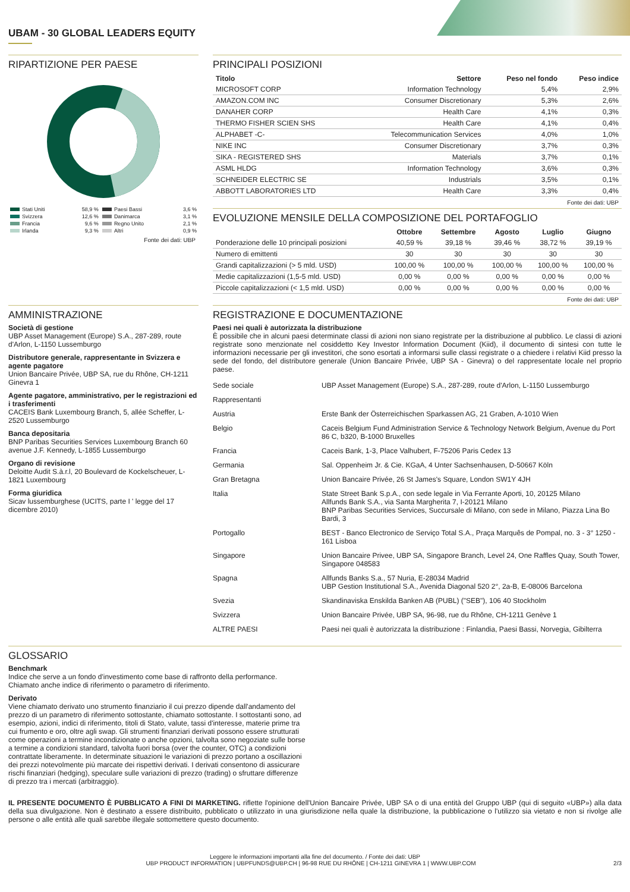UBAM - 30 GLOBAL LEADERS EQUITY
RIPARTIZIONE PER PAESE
| Stati Uniti | 58,9 % | Paesi Bassi | 3,6 % |
| Svizzera | 12,6 % | Danimarca | 3,1 % |
| Francia | 9,6 % | Regno Unito | 2,1 % |
| Irlanda | 9,3 % | Altri | 0,9 % |
Fonte dei dati: UBP
PRINCIPALI POSIZIONI
| Titolo | Settore | Peso nel fondo | Peso indice |
| --- | --- | --- | --- |
| MICROSOFT CORP | Information Technology | 5,4% | 2,9% |
| AMAZON.COM INC | Consumer Discretionary | 5,3% | 2,6% |
| DANAHER CORP | Health Care | 4,1% | 0,3% |
| THERMO FISHER SCIEN SHS | Health Care | 4,1% | 0,4% |
| ALPHABET -C- | Telecommunication Services | 4,0% | 1,0% |
| NIKE INC | Consumer Discretionary | 3,7% | 0,3% |
| SIKA - REGISTERED SHS | Materials | 3,7% | 0,1% |
| ASML HLDG | Information Technology | 3,6% | 0,3% |
| SCHNEIDER ELECTRIC SE | Industrials | 3,5% | 0,1% |
| ABBOTT LABORATORIES LTD | Health Care | 3,3% | 0,4% |
Fonte dei dati: UBP
EVOLUZIONE MENSILE DELLA COMPOSIZIONE DEL PORTAFOGLIO
| | Ottobre | Settembre | Agosto | Luglio | Giugno |
| --- | --- | --- | --- | --- | --- |
| Ponderazione delle 10 principali posizioni | 40,59 % | 39,18 % | 39,46 % | 38,72 % | 39,19 % |
| Numero di emittenti | 30 | 30 | 30 | 30 | 30 |
| Grandi capitalizzazioni (> 5 mld. USD) | 100,00 % | 100,00 % | 100,00 % | 100,00 % | 100,00 % |
| Medie capitalizzazioni (1,5-5 mld. USD) | 0,00 % | 0,00 % | 0,00 % | 0,00 % | 0,00 % |
| Piccole capitalizzazioni (< 1,5 mld. USD) | 0,00 % | 0,00 % | 0,00 % | 0,00 % | 0,00 % |
Fonte dei dati: UBP
AMMINISTRAZIONE
Società di gestione
UBP Asset Management (Europe) S.A., 287-289, route d'Arlon, L-1150 Lussemburgo
Distributore generale, rappresentante in Svizzera e agente pagatore
Union Bancaire Privée, UBP SA, rue du Rhône, CH-1211 Ginevra 1
Agente pagatore, amministrativo, per le registrazioni ed i trasferimenti
CACEIS Bank Luxembourg Branch, 5, allée Scheffer, L-2520 Lussemburgo
Banca depositaria
BNP Paribas Securities Services Luxembourg Branch 60 avenue J.F. Kennedy, L-1855 Lussemburgo
Organo di revisione
Deloitte Audit S.à.r.l, 20 Boulevard de Kockelscheuer, L-1821 Luxembourg
Forma giuridica
Sicav lussemburghese (UCITS, parte I ' legge del 17 dicembre 2010)
REGISTRAZIONE E DOCUMENTAZIONE
Paesi nei quali è autorizzata la distribuzione
È possibile che in alcuni paesi determinate classi di azioni non siano registrate per la distribuzione al pubblico. Le classi di azioni registrate sono menzionate nel cosiddetto Key Investor Information Document (Kiid), il documento di sintesi con tutte le informazioni necessarie per gli investitori, che sono esortati a informarsi sulle classi registrate o a chiedere i relativi Kiid presso la sede del fondo, del distributore generale (Union Bancaire Privée, UBP SA - Ginevra) o del rappresentate locale nel proprio paese.
| Sede sociale | UBP Asset Management (Europe) S.A., 287-289, route d'Arlon, L-1150 Lussemburgo |
| Rappresentanti | |
| Austria | Erste Bank der Österreichischen Sparkassen AG, 21 Graben, A-1010 Wien |
| Belgio | Caceis Belgium Fund Administration Service & Technology Network Belgium, Avenue du Port 86 C, b320, B-1000 Bruxelles |
| Francia | Caceis Bank, 1-3, Place Valhubert, F-75206 Paris Cedex 13 |
| Germania | Sal. Oppenheim Jr. & Cie. KGaA, 4 Unter Sachsenhausen, D-50667 Köln |
| Gran Bretagna | Union Bancaire Privée, 26 St James's Square, London SW1Y 4JH |
| Italia | State Street Bank S.p.A., con sede legale in Via Ferrante Aporti, 10, 20125 Milano Allfunds Bank S.A., via Santa Margherita 7, I-20121 Milano BNP Paribas Securities Services, Succursale di Milano, con sede in Milano, Piazza Lina Bo Bardi, 3 |
| Portogallo | BEST - Banco Electronico de Serviço Total S.A., Praça Marquês de Pompal, no. 3 - 3° 1250 - 161 Lisboa |
| Singapore | Union Bancaire Privee, UBP SA, Singapore Branch, Level 24, One Raffles Quay, South Tower, Singapore 048583 |
| Spagna | Allfunds Banks S.a., 57 Nuria, E-28034 Madrid UBP Gestion Institutional S.A., Avenida Diagonal 520 2°, 2a-B, E-08006 Barcelona |
| Svezia | Skandinaviska Enskilda Banken AB (PUBL) ("SEB"), 106 40 Stockholm |
| Svizzera | Union Bancaire Privée, UBP SA, 96-98, rue du Rhône, CH-1211 Genève 1 |
| ALTRE PAESI | Paesi nei quali è autorizzata la distribuzione : Finlandia, Paesi Bassi, Norvegia, Gibilterra |
GLOSSARIO
Benchmark
Indice che serve a un fondo d'investimento come base di raffronto della performance. Chiamato anche indice di riferimento o parametro di riferimento.
Derivato
Viene chiamato derivato uno strumento finanziario il cui prezzo dipende dall'andamento del prezzo di un parametro di riferimento sottostante, chiamato sottostante. I sottostanti sono, ad esempio, azioni, indici di riferimento, titoli di Stato, valute, tassi d'interesse, materie prime tra cui frumento e oro, oltre agli swap. Gli strumenti finanziari derivati possono essere strutturati come operazioni a termine incondizionate o anche opzioni, talvolta sono negoziate sulle borse a termine a condizioni standard, talvolta fuori borsa (over the counter, OTC) a condizioni contrattate liberamente. In determinate situazioni le variazioni di prezzo portano a oscillazioni dei prezzi notevolmente più marcate dei rispettivi derivati. I derivati consentono di assicurare rischi finanziari (hedging), speculare sulle variazioni di prezzo (trading) o sfruttare differenze di prezzo tra i mercati (arbitraggio).
IL PRESENTE DOCUMENTO È PUBBLICATO A FINI DI MARKETING. riflette l'opinione dell'Union Bancaire Privée, UBP SA o di una entità del Gruppo UBP (qui di seguito «UBP») alla data della sua divulgazione. Non è destinato a essere distribuito, pubblicato o utilizzato in una giurisdizione nella quale la distribuzione, la pubblicazione o l'utilizzo sia vietato e non si rivolge alle persone o alle entità alle quali sarebbe illegale sottomettere questo documento.
Leggere le informazioni importanti alla fine del documento. / Fonte dei dati: UBP
UBP PRODUCT INFORMATION | UBPFUNDS@UBP.CH | 96-98 RUE DU RHÔNE | CH-1211 GINEVRA 1 | WWW.UBP.COM 2/3